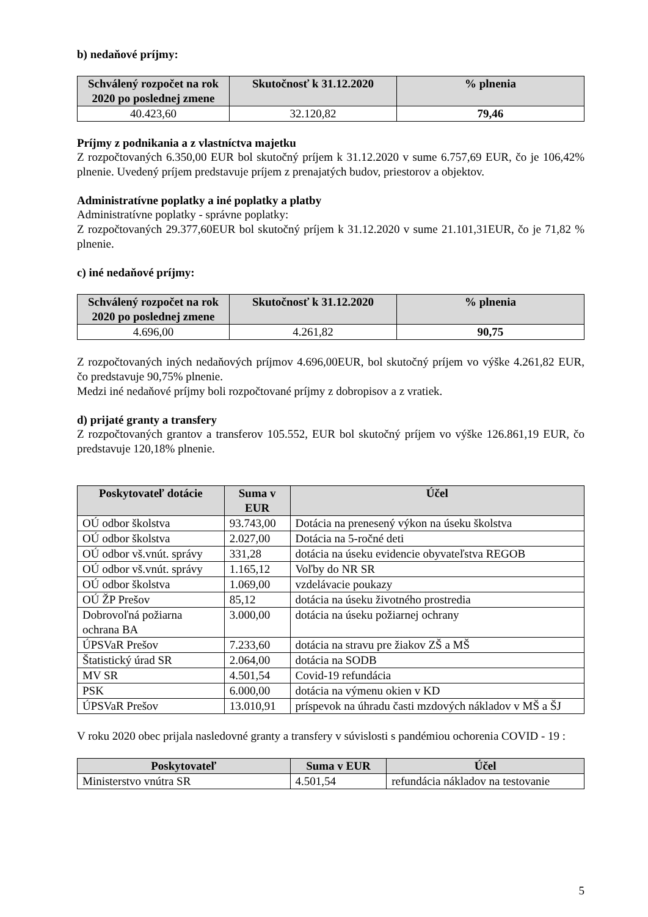b) nedaňové príjmy:
| Schválený rozpočet na rok 2020 po poslednej zmene | Skutočnosť k 31.12.2020 | % plnenia |
| --- | --- | --- |
| 40.423,60 | 32.120,82 | 79,46 |
Príjmy z podnikania a z vlastníctva majetku
Z rozpočtovaných 6.350,00 EUR bol skutočný príjem k 31.12.2020 v sume 6.757,69 EUR, čo je 106,42% plnenie. Uvedený príjem predstavuje príjem z prenajatých budov, priestorov a objektov.
Administratívne poplatky a iné poplatky a platby
Administratívne poplatky - správne poplatky:
Z rozpočtovaných 29.377,60EUR bol skutočný príjem k 31.12.2020 v sume 21.101,31EUR, čo je 71,82 % plnenie.
c) iné nedaňové príjmy:
| Schválený rozpočet na rok 2020 po poslednej zmene | Skutočnosť k 31.12.2020 | % plnenia |
| --- | --- | --- |
| 4.696,00 | 4.261,82 | 90,75 |
Z rozpočtovaných iných nedaňových príjmov 4.696,00EUR, bol skutočný príjem vo výške 4.261,82 EUR, čo predstavuje 90,75% plnenie.
Medzi iné nedaňové príjmy boli rozpočtované príjmy z dobropisov a z vratiek.
d) prijaté granty a transfery
Z rozpočtovaných grantov a transferov 105.552, EUR bol skutočný príjem vo výške 126.861,19 EUR, čo predstavuje 120,18% plnenie.
| Poskytovateľ dotácie | Suma v EUR | Účel |
| --- | --- | --- |
| OÚ odbor školstva | 93.743,00 | Dotácia na prenesený výkon na úseku školstva |
| OÚ odbor školstva | 2.027,00 | Dotácia na 5-ročné deti |
| OÚ odbor vš.vnút. správy | 331,28 | dotácia na úseku evidencie obyvateľstva REGOB |
| OÚ odbor vš.vnút. správy | 1.165,12 | Voľby do NR SR |
| OÚ odbor školstva | 1.069,00 | vzdelávacie poukazy |
| OÚ ŽP Prešov | 85,12 | dotácia na úseku životného prostredia |
| Dobrovoľná požiarna ochrana BA | 3.000,00 | dotácia na úseku požiarnej ochrany |
| ÚPSVaR Prešov | 7.233,60 | dotácia na stravu pre žiakov ZŠ a MŠ |
| Štatistický úrad SR | 2.064,00 | dotácia na SODB |
| MV SR | 4.501,54 | Covid-19 refundácia |
| PSK | 6.000,00 | dotácia na výmenu okien v KD |
| ÚPSVaR Prešov | 13.010,91 | príspevok na úhradu časti mzdových nákladov v MŠ a ŠJ |
V roku 2020 obec prijala nasledovné granty a transfery v súvislosti s pandémiou ochorenia COVID - 19 :
| Poskytovateľ | Suma v EUR | Účel |
| --- | --- | --- |
| Ministerstvo vnútra SR | 4.501,54 | refundácia nákladov na testovanie |
5